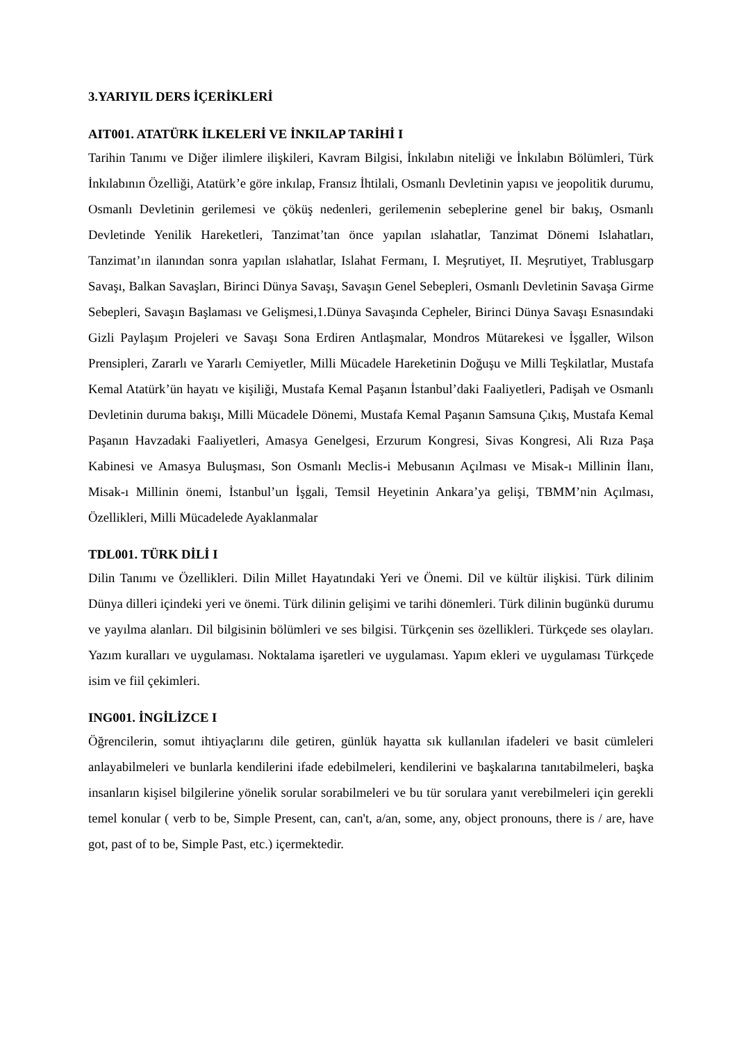3.YARIYIL DERS İÇERİKLERİ
AIT001. ATATÜRK İLKELERİ VE İNKILAP TARİHİ I
Tarihin Tanımı ve Diğer ilimlere ilişkileri, Kavram Bilgisi, İnkılabın niteliği ve İnkılabın Bölümleri, Türk İnkılabının Özelliği, Atatürk’e göre inkılap, Fransız İhtilali, Osmanlı Devletinin yapısı ve jeopolitik durumu, Osmanlı Devletinin gerilemesi ve çöküş nedenleri, gerilemenin sebeplerine genel bir bakış, Osmanlı Devletinde Yenilik Hareketleri, Tanzimat’tan önce yapılan ıslahatlar, Tanzimat Dönemi Islahatları, Tanzimat’ın ilanından sonra yapılan ıslahatlar, Islahat Fermanı, I. Meşrutiyet, II. Meşrutiyet, Trablusgarp Savaşı, Balkan Savaşları, Birinci Dünya Savaşı, Savaşın Genel Sebepleri, Osmanlı Devletinin Savaşa Girme Sebepleri, Savaşın Başlaması ve Gelişmesi,1.Dünya Savaşında Cepheler, Birinci Dünya Savaşı Esnasındaki Gizli Paylaşım Projeleri ve Savaşı Sona Erdiren Antlaşmalar, Mondros Mütarekesi ve İşgaller, Wilson Prensipleri, Zararlı ve Yararlı Cemiyetler, Milli Mücadele Hareketinin Doğuşu ve Milli Teşkilatlar, Mustafa Kemal Atatürk’ün hayatı ve kişiliği, Mustafa Kemal Paşanın İstanbul’daki Faaliyetleri, Padişah ve Osmanlı Devletinin duruma bakışı, Milli Mücadele Dönemi, Mustafa Kemal Paşanın Samsuna Çıkış, Mustafa Kemal Paşanın Havzadaki Faaliyetleri, Amasya Genelgesi, Erzurum Kongresi, Sivas Kongresi, Ali Rıza Paşa Kabinesi ve Amasya Buluşması, Son Osmanlı Meclis-i Mebusanın Açılması ve Misak-ı Millinin İlanı, Misak-ı Millinin önemi, İstanbul’un İşgali, Temsil Heyetinin Ankara’ya gelişi, TBMM’nin Açılması, Özellikleri, Milli Mücadelede Ayaklanmalar
TDL001. TÜRK DİLİ I
Dilin Tanımı ve Özellikleri. Dilin Millet Hayatındaki Yeri ve Önemi. Dil ve kültür ilişkisi. Türk dilinim Dünya dilleri içindeki yeri ve önemi. Türk dilinin gelişimi ve tarihi dönemleri. Türk dilinin bugünkü durumu ve yayılma alanları. Dil bilgisinin bölümleri ve ses bilgisi. Türkçenin ses özellikleri. Türkçede ses olayları. Yazım kuralları ve uygulaması. Noktalama işaretleri ve uygulaması. Yapım ekleri ve uygulaması Türkçede isim ve fiil çekimleri.
ING001. İNGİLİZCE I
Öğrencilerin, somut ihtiyaçlarını dile getiren, günlük hayatta sık kullanılan ifadeleri ve basit cümleleri anlayabilmeleri ve bunlarla kendilerini ifade edebilmeleri, kendilerini ve başkalarına tanıtabilmeleri, başka insanların kişisel bilgilerine yönelik sorular sorabilmeleri ve bu tür sorulara yanıt verebilmeleri için gerekli temel konular ( verb to be, Simple Present, can, can't, a/an, some, any, object pronouns, there is / are, have got, past of to be, Simple Past, etc.) içermektedir.